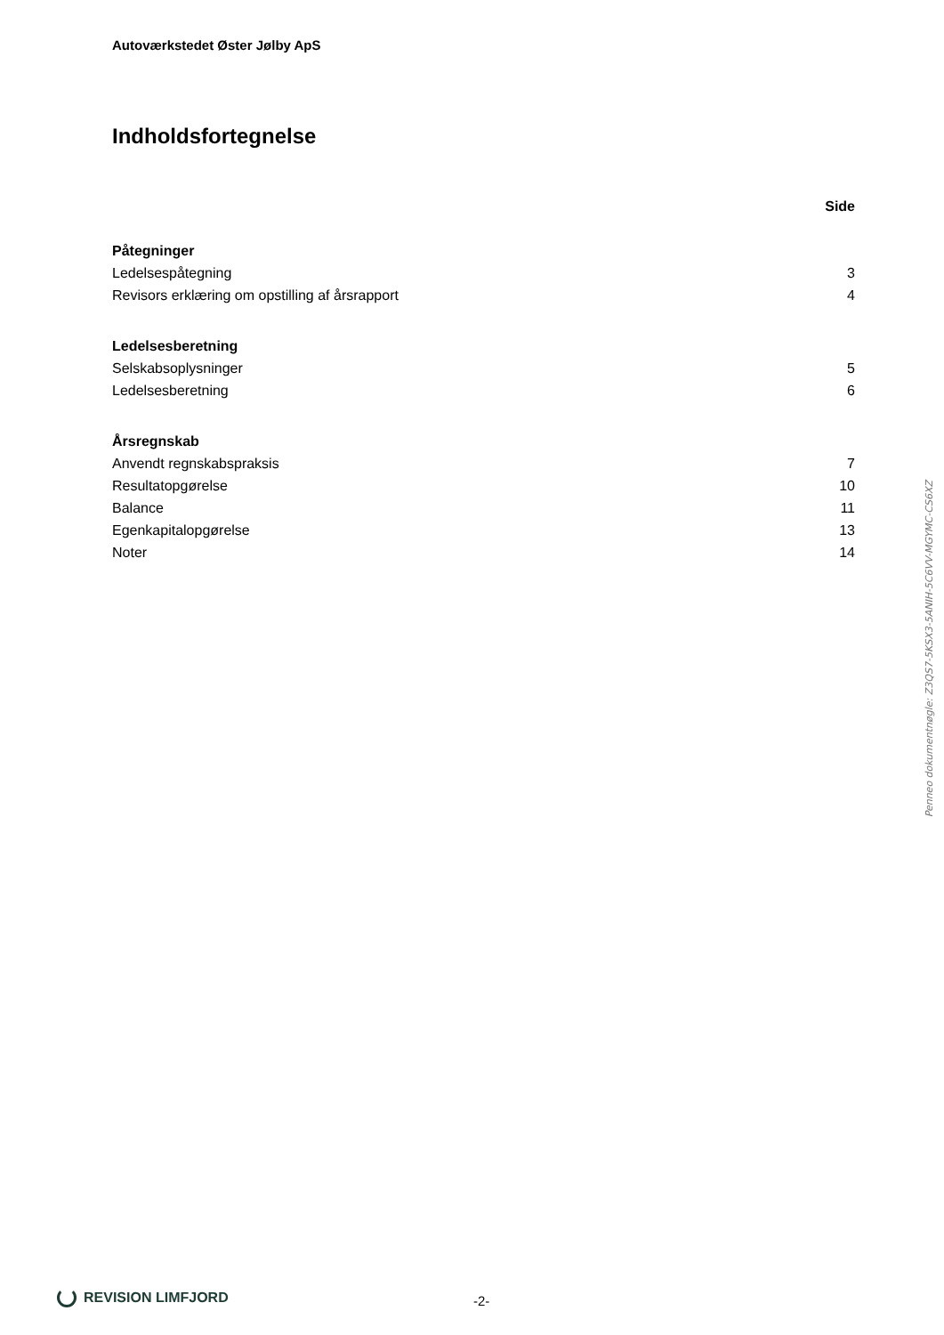Autoværkstedet Øster Jølby ApS
Indholdsfortegnelse
| | Side |
| Påtegninger | |
| Ledelsespåtegning | 3 |
| Revisors erklæring om opstilling af årsrapport | 4 |
| Ledelsesberetning | |
| Selskabsoplysninger | 5 |
| Ledelsesberetning | 6 |
| Årsregnskab | |
| Anvendt regnskabspraksis | 7 |
| Resultatopgørelse | 10 |
| Balance | 11 |
| Egenkapitalopgørelse | 13 |
| Noter | 14 |
Penneo dokumentnøgle: Z3QS7-5KSX3-5ANIH-5C6VV-MGYMC-CS6XZ
REVISION LIMFJORD
-2-